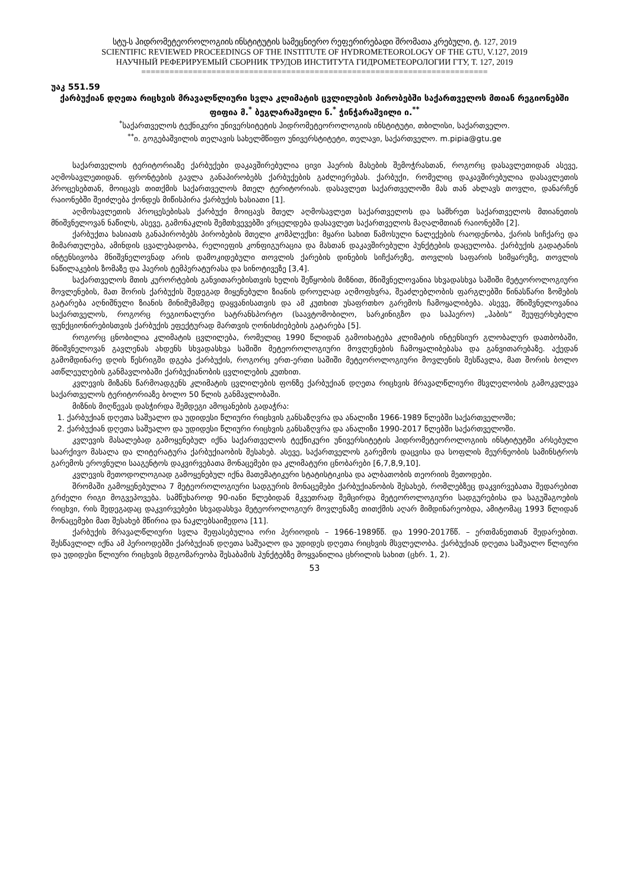სტუ-ს ჰიდრომეტეოროლოგიის ინსტიტუტის სამეცნიერო რეფერირებადი შრომათა კრებული, ტ. 127, 2019
SCIENTIFIC REVIEWED PROCEEDINGS OF THE INSTITUTE OF HYDROMETEOROLOGY OF THE GTU, V.127, 2019
НАУЧНЫЙ РЕФЕРИРУЕМЫЙ СБОРНИК ТРУДОВ ИНСТИТУТА ГИДРОМЕТЕОРОЛОГИИ ГТУ, Т. 127, 2019
==========================================================================
უაკ 551.59
ქარბუქიან დღეთა რიცხვის მრავალწლიური სვლა კლიმატის ცვლილების პირობებში საქართველოს მთიან რეგიონებში
ფიფია მ.<sup>*</sup> ბეგლარაშვილი ნ.<sup>*</sup> ჭინჭარაშვილი ი.<sup>**</sup>
<sup>*</sup> საქართველოს ტექნიკური უნივერსიტეტის ჰიდრომეტეოროლოგიის ინსტიტუტი, თბილისი, საქართველო.
<sup>**</sup> ი. გოგებაშვილის თელავის სახელმწიფო უნივერსტიტეტი, თელავი, საქართველო. m.pipia@gtu.ge
საქართველოს ტერიტორიაზე ქარბუქები დაკავშირებულია ცივი ჰაერის მასების შემოჭრასთან, როგორც დასავლეთიდან ასევე, აღმოსავლეთიდან. ფრონტების გავლა განაპირობებს ქარბუქების გაძლიერებას. ქარბუქი, რომელიც დაკავშირებულია დასავლეთის პროცესებთან, მოიცავს თითქმის საქართველოს მთელ ტერიტორიას. დასავლეთ საქართველოში მას თან ახლავს თოვლი, დანარჩენ რაიონებში შეიძლება ქონდეს მიწისპირა ქარბუქის ხასიათი [1].
აღმოსავლეთის პროცესებისას ქარბუქი მოიცავს მთელ აღმოსავლეთ საქართველოს და სამხრეთ საქართველოს მთიანეთის მნიშვნელოვან ნაწილს, ასევე, გამონაკლის შემთხვევებში ვრცელდება დასავლეთ საქართველოს მაღალმთიან რაიონებში [2].
ქარბუქთა ხასიათს განაპირობებს პირობების მთელი კომპლექსი: მყარი სახით წამოსული ნალექების რაოდენობა, ქარის სიჩქარე და მიმართულება, ამინდის ცვალებადობა, რელიეფის კონფიგურაცია და მასთან დაკავშირებული პუნქტების დაცულობა. ქარბუქის გადატანის ინტენსივობა მნიშვნელოვნად არის დამოკიდებული თოვლის ქარების დინების სიჩქარეზე, თოვლის საფარის სიმყარეზე, თოვლის ნაწილაკების ზომაზე და ჰაერის ტემპერატურასა და სინოტივეზე [3,4].
საქართველოს მთის კურორტების განვითარებისთვის ხელის შეწყობის მიზნით, მნიშვნელოვანია სხვადასხვა საშიში მეტეოროლოგიური მოვლენების, მათ შორის ქარბუქის შედეგად მიყენებული ზიანის დროულად აღმოფხვრა, შეაძლებლობის ფარგლებში წინასწარი ზომების გატარება აღნიშნული ზიანის მინიმუმამდე დაყვანისათვის და ამ კუთხით უსაფრთხო გარემოს ჩამოყალიბება. ასევე, მნიშვნელოვანია საქართველოს, როგორც რეგიონალური სატრანსპორტო (საავტომობილო, სარკინიგზო და საჰაერო) „ჰაბის“ შეუფერხებელი ფუნქციონირებისთვის ქარბუქის ეფექტურად მართვის ღონისძიებების გატარება [5].
როგორც ცნობილია კლიმატის ცვლილება, რომელიც 1990 წლიდან გამოიხატება კლიმატის ინტენსიურ გლობალურ დათბობაში, მნიშვნელოვან გავლენას ახდენს სხვადასხვა საშიში მეტეოროლოგიური მოვლენების ჩამოყალიბებასა და განვითარებაზე. აქედან გამომდინარე დღის წესრიგში დგება ქარბუქის, როგორც ერთ-ერთი საშიში მეტეოროლოგიური მოვლენის შესწავლა, მათ შორის ბოლო ათწლეულების განმავლობაში ქარბუქიანობის ცვლილების კუთხით.
კვლევის მიზანს წარმოადგენს კლიმატის ცვლილების ფონზე ქარბუქიან დღეთა რიცხვის მრავალწლიური მსვლელობის გამოკვლევა საქართველოს ტერიტორიაზე ბოლო 50 წლის განმავლობაში.
მიზნის მიღწევას დასჭირდა შემდეგი ამოცანების გადაჭრა:
1. ქარბუქიან დღეთა საშუალო და უდიდესი წლიური რიცხვის განსაზღვრა და ანალიზი 1966-1989 წლებში საქართველოში;
2. ქარბუქიან დღეთა საშუალო და უდიდესი წლიური რიცხვის განსაზღვრა და ანალიზი 1990-2017 წლებში საქართველოში.
კვლევის მასალებად გამოყენებულ იქნა საქართველოს ტექნიკური უნივერსიტეტის ჰიდრომეტეოროლოგიის ინსტიტუტში არსებული საარქივო მასალა და ლიტერატურა ქარბუქიაობის შესახებ. ასევე, საქართველოს გარემოს დაცვისა და სოფლის მეურნეობის სამინსტროს გარემოს ეროვნული სააგენტოს დაკვირვებათა მონაცემები და კლიმატური ცნობარები [6,7,8,9,10].
კვლევის მეთოდოლოგიად გამოყენებულ იქნა მათემატიკური სტატისტიკისა და ალბათობის თეორიის მეთოდები.
შრომაში გამოყენებულია 7 მეტეოროლოგიური სადგურის მონაცემები ქარბუქიანობის შესახებ, რომლებზეც დაკვირვებათა შედარებით გრძელი რიგი მოგვეპოვება. სამწუხაროდ 90-იანი წლებიდან მკვეთრად შემცირდა მეტეოროლოგიური სადგურებისა და საგუშაგოების რიცხვი, რის შედეგადაც დაკვირვებები სხვადასხვა მეტეოროლოგიურ მოვლენაზე თითქმის აღარ მიმდინარეობდა, ამიტომაც 1993 წლიდან მონაცემები მათ შესახებ მწირია და ნაკლებსაიმედოა [11].
ქარბუქის მრავალწლიური სვლა შეფასებულია ორი პერიოდის – 1966-1989წწ. და 1990-2017წწ. – ერთმანეთთან შედარებით. შესწავლილ იქნა ამ პერიოდებში ქარბუქიან დღეთა საშუალო და უდიდეს დღეთა რიცხვის მსვლელობა. ქარბუქიან დღეთა საშუალო წლიური და უდიდესი წლიური რიცხვის მდგომარეობა შესაბამის პუნქტებზე მოყვანილია ცხრილის სახით (ცხრ. 1, 2).
53